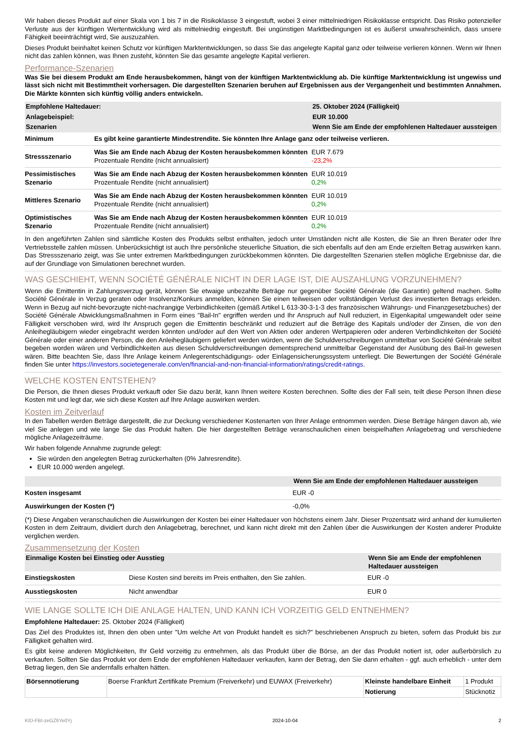Wir haben dieses Produkt auf einer Skala von 1 bis 7 in die Risikoklasse 3 eingestuft, wobei 3 einer mittelniedrigen Risikoklasse entspricht. Das Risiko potenzieller Verluste aus der künftigen Wertentwicklung wird als mittelniedrig eingestuft. Bei ungünstigen Marktbedingungen ist es äußerst unwahrscheinlich, dass unsere Fähigkeit beeinträchtigt wird, Sie auszuzahlen.
Dieses Produkt beinhaltet keinen Schutz vor künftigen Marktentwicklungen, so dass Sie das angelegte Kapital ganz oder teilweise verlieren können. Wenn wir Ihnen nicht das zahlen können, was Ihnen zusteht, könnten Sie das gesamte angelegte Kapital verlieren.
Performance-Szenarien
Was Sie bei diesem Produkt am Ende herausbekommen, hängt von der künftigen Marktentwicklung ab. Die künftige Marktentwicklung ist ungewiss und lässt sich nicht mit Bestimmtheit vorhersagen. Die dargestellten Szenarien beruhen auf Ergebnissen aus der Vergangenheit und bestimmten Annahmen. Die Märkte könnten sich künftig völlig anders entwickeln.
| Empfohlene Haltedauer: | | 25. Oktober 2024 (Fälligkeit) |
| Anlagebeispiel: | | EUR 10.000 |
| Szenarien | | Wenn Sie am Ende der empfohlenen Haltedauer aussteigen |
| Minimum | Es gibt keine garantierte Mindestrendite. Sie könnten Ihre Anlage ganz oder teilweise verlieren. | |
| Stressszenario | Was Sie am Ende nach Abzug der Kosten herausbekommen könnten Prozentuale Rendite (nicht annualisiert) | EUR 7.679 -23,2% |
| Pessimistisches Szenario | Was Sie am Ende nach Abzug der Kosten herausbekommen könnten Prozentuale Rendite (nicht annualisiert) | EUR 10.019 0,2% |
| Mittleres Szenario | Was Sie am Ende nach Abzug der Kosten herausbekommen könnten Prozentuale Rendite (nicht annualisiert) | EUR 10.019 0,2% |
| Optimistisches Szenario | Was Sie am Ende nach Abzug der Kosten herausbekommen könnten Prozentuale Rendite (nicht annualisiert) | EUR 10.019 0,2% |
In den angeführten Zahlen sind sämtliche Kosten des Produkts selbst enthalten, jedoch unter Umständen nicht alle Kosten, die Sie an Ihren Berater oder Ihre Vertriebsstelle zahlen müssen. Unberücksichtigt ist auch Ihre persönliche steuerliche Situation, die sich ebenfalls auf den am Ende erzielten Betrag auswirken kann. Das Stressszenario zeigt, was Sie unter extremen Marktbedingungen zurückbekommen könnten. Die dargestellten Szenarien stellen mögliche Ergebnisse dar, die auf der Grundlage von Simulationen berechnet wurden.
WAS GESCHIEHT, WENN SOCIÉTÉ GÉNÉRALE NICHT IN DER LAGE IST, DIE AUSZAHLUNG VORZUNEHMEN?
Wenn die Emittentin in Zahlungsverzug gerät, können Sie etwaige unbezahlte Beträge nur gegenüber Société Générale (die Garantin) geltend machen. Sollte Société Générale in Verzug geraten oder Insolvenz/Konkurs anmelden, können Sie einen teilweisen oder vollständigen Verlust des investierten Betrags erleiden. Wenn in Bezug auf nicht-bevorzugte nicht-nachrangige Verbindlichkeiten (gemäß Artikel L 613-30-3-1-3 des französischen Währungs- und Finanzgesetzbuches) der Société Générale Abwicklungsmaßnahmen in Form eines "Bail-In" ergriffen werden und Ihr Anspruch auf Null reduziert, in Eigenkapital umgewandelt oder seine Fälligkeit verschoben wird, wird Ihr Anspruch gegen die Emittentin beschränkt und reduziert auf die Beträge des Kapitals und/oder der Zinsen, die von den Anleihegläubigern wieder eingebracht werden könnten und/oder auf den Wert von Aktien oder anderen Wertpapieren oder anderen Verbindlichkeiten der Société Générale oder einer anderen Person, die den Anleihegläubigern geliefert werden würden, wenn die Schuldverschreibungen unmittelbar von Société Générale selbst begeben worden wären und Verbindlichkeiten aus diesen Schuldverschreibungen dementsprechend unmittelbar Gegenstand der Ausübung des Bail-In gewesen wären. Bitte beachten Sie, dass Ihre Anlage keinem Anlegerentschädigungs- oder Einlagensicherungssystem unterliegt. Die Bewertungen der Société Générale finden Sie unter https://investors.societegenerale.com/en/financial-and-non-financial-information/ratings/credit-ratings.
WELCHE KOSTEN ENTSTEHEN?
Die Person, die Ihnen dieses Produkt verkauft oder Sie dazu berät, kann Ihnen weitere Kosten berechnen. Sollte dies der Fall sein, teilt diese Person Ihnen diese Kosten mit und legt dar, wie sich diese Kosten auf Ihre Anlage auswirken werden.
Kosten im Zeitverlauf
In den Tabellen werden Beträge dargestellt, die zur Deckung verschiedener Kostenarten von Ihrer Anlage entnommen werden. Diese Beträge hängen davon ab, wie viel Sie anlegen und wie lange Sie das Produkt halten. Die hier dargestellten Beträge veranschaulichen einen beispielhaften Anlagebetrag und verschiedene mögliche Anlagezeiträume.
Wir haben folgende Annahme zugrunde gelegt:
Sie würden den angelegten Betrag zurückerhalten (0% Jahresrendite).
EUR 10.000 werden angelegt.
| | Wenn Sie am Ende der empfohlenen Haltedauer aussteigen |
| Kosten insgesamt | EUR -0 |
| Auswirkungen der Kosten (*) | -0,0% |
(*) Diese Angaben veranschaulichen die Auswirkungen der Kosten bei einer Haltedauer von höchstens einem Jahr. Dieser Prozentsatz wird anhand der kumulierten Kosten in dem Zeitraum, dividiert durch den Anlagebetrag, berechnet, und kann nicht direkt mit den Zahlen über die Auswirkungen der Kosten anderer Produkte verglichen werden.
Zusammensetzung der Kosten
| Einmalige Kosten bei Einstieg oder Ausstieg | | Wenn Sie am Ende der empfohlenen Haltedauer aussteigen |
| Einstiegskosten | Diese Kosten sind bereits im Preis enthalten, den Sie zahlen. | EUR -0 |
| Ausstiegskosten | Nicht anwendbar | EUR 0 |
WIE LANGE SOLLTE ICH DIE ANLAGE HALTEN, UND KANN ICH VORZEITIG GELD ENTNEHMEN?
Empfohlene Haltedauer: 25. Oktober 2024 (Fälligkeit)
Das Ziel des Produktes ist, Ihnen den oben unter "Um welche Art von Produkt handelt es sich?" beschriebenen Anspruch zu bieten, sofern das Produkt bis zur Fälligkeit gehalten wird.
Es gibt keine anderen Möglichkeiten, Ihr Geld vorzeitig zu entnehmen, als das Produkt über die Börse, an der das Produkt notiert ist, oder außerbörslich zu verkaufen. Sollten Sie das Produkt vor dem Ende der empfohlenen Haltedauer verkaufen, kann der Betrag, den Sie dann erhalten - ggf. auch erheblich - unter dem Betrag liegen, den Sie andernfalls erhalten hätten.
| Börsennotierung | Boerse Frankfurt Zertifikate Premium (Freiverkehr) und EUWAX (Freiverkehr) | Kleinste handelbare Einheit | 1 Produkt |
| | | Notierung | Stücknotiz |
KID-FBI-zeGZ6Ye0Yj 2024-10-04 2